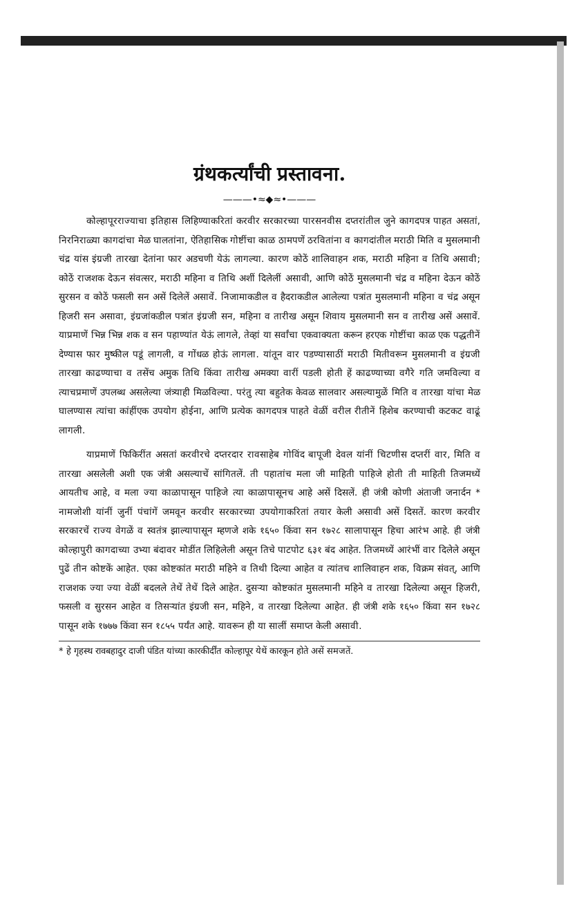ग्रंथकर्त्यांची प्रस्तावना.
———•≈◆≈•———
कोल्हापूरराज्याचा इतिहास लिहिण्याकरितां करवीर सरकारच्या पारसनवीस दप्तरांतील जुने कागदपत्र पाहत असतां, निरनिराळ्या कागदांचा मेळ घालतांना, ऐतिहासिक गोष्टींचा काळ ठामपणें ठरवितांना व कागदांतील मराठी मिति व मुसलमानी चंद्र यांस इंग्रजी तारखा देतांना फार अडचणी येऊं लागल्या. कारण कोठें शालिवाहन शक, मराठी महिना व तिथि असावी; कोठें राजशक देऊन संवत्सर, मराठी महिना व तिथि अशीं दिलेलीं असावी, आणि कोठें मुसलमानी चंद्र व महिना देऊन कोठें सुरसन व कोठें फसली सन असें दिलेलें असावें. निजामाकडील व हैदराकडील आलेल्या पत्रांत मुसलमानी महिना व चंद्र असून हिजरी सन असावा, इंग्रजांकडील पत्रांत इंग्रजी सन, महिना व तारीख असून शिवाय मुसलमानी सन व तारीख असें असावें. याप्रमाणें भिन्न भिन्न शक व सन पहाण्यांत येऊं लागले, तेव्हां या सर्वांचा एकवाक्यता करून हरएक गोष्टींचा काळ एक पद्धतीनें देण्यास फार मुष्कील पडूं लागली, व गोंधळ होऊं लागला. यांतून वार पडण्यासाठीं मराठी मितीवरून मुसलमानी व इंग्रजी तारखा काढण्याचा व तसेंच अमुक तिथि किंवा तारीख अमक्या वारीं पडली होती हें काढण्याच्या वगैरे गति जमविल्या व त्याचप्रमाणें उपलब्ध असलेल्या जंत्र्याही मिळविल्या. परंतु त्या बहुतेक केवळ सालवार असल्यामुळें मिति व तारखा यांचा मेळ घालण्यास त्यांचा कांहींएक उपयोग होईना, आणि प्रत्येक कागदपत्र पाहते वेळीं वरील रीतीनें हिशेब करण्याची कटकट वाढूं लागली.
याप्रमाणें फिकिरींत असतां करवीरचे दप्तरदार रावसाहेब गोविंद बापूजी देवल यांनीं चिटणीस दप्तरीं वार, मिति व तारखा असलेली अशी एक जंत्री असल्याचें सांगितलें. ती पहातांच मला जी माहिती पाहिजे होती ती माहिती तिजमध्यें आयतीच आहे, व मला ज्या काळापासून पाहिजे त्या काळापासूनच आहे असें दिसलें. ही जंत्री कोणी अंताजी जनार्दन * नामजोशी यांनीं जुनीं पंचांगें जमवून करवीर सरकारच्या उपयोगाकरितां तयार केली असावी असें दिसतें. कारण करवीर सरकारचें राज्य वेगळें व स्वतंत्र झाल्यापासून म्हणजे शके १६५० किंवा सन १७२८ सालापासून हिचा आरंभ आहे. ही जंत्री कोल्हापुरी कागदाच्या उभ्या बंदावर मोडींत लिहिलेली असून तिचे पाटपोट ६३१ बंद आहेत. तिजमध्यें आरंभीं वार दिलेले असून पुढें तीन कोष्टकें आहेत. एका कोष्टकांत मराठी महिने व तिथी दिल्या आहेत व त्यांतच शालिवाहन शक, विक्रम संवत्, आणि राजशक ज्या ज्या वेळीं बदलले तेथें तेथें दिले आहेत. दुसऱ्या कोष्टकांत मुसलमानी महिने व तारखा दिलेल्या असून हिजरी, फसली व सुरसन आहेत व तिसऱ्यांत इंग्रजी सन, महिने, व तारखा दिलेल्या आहेत. ही जंत्री शके १६५० किंवा सन १७२८ पासून शके १७७७ किंवा सन १८५५ पर्यंत आहे. यावरून ही या सालीं समाप्त केली असावी.
* हे गृहस्थ रावबहादुर दाजी पंडित यांच्या कारकीर्दींत कोल्हापूर येथें कारकून होते असें समजतें.